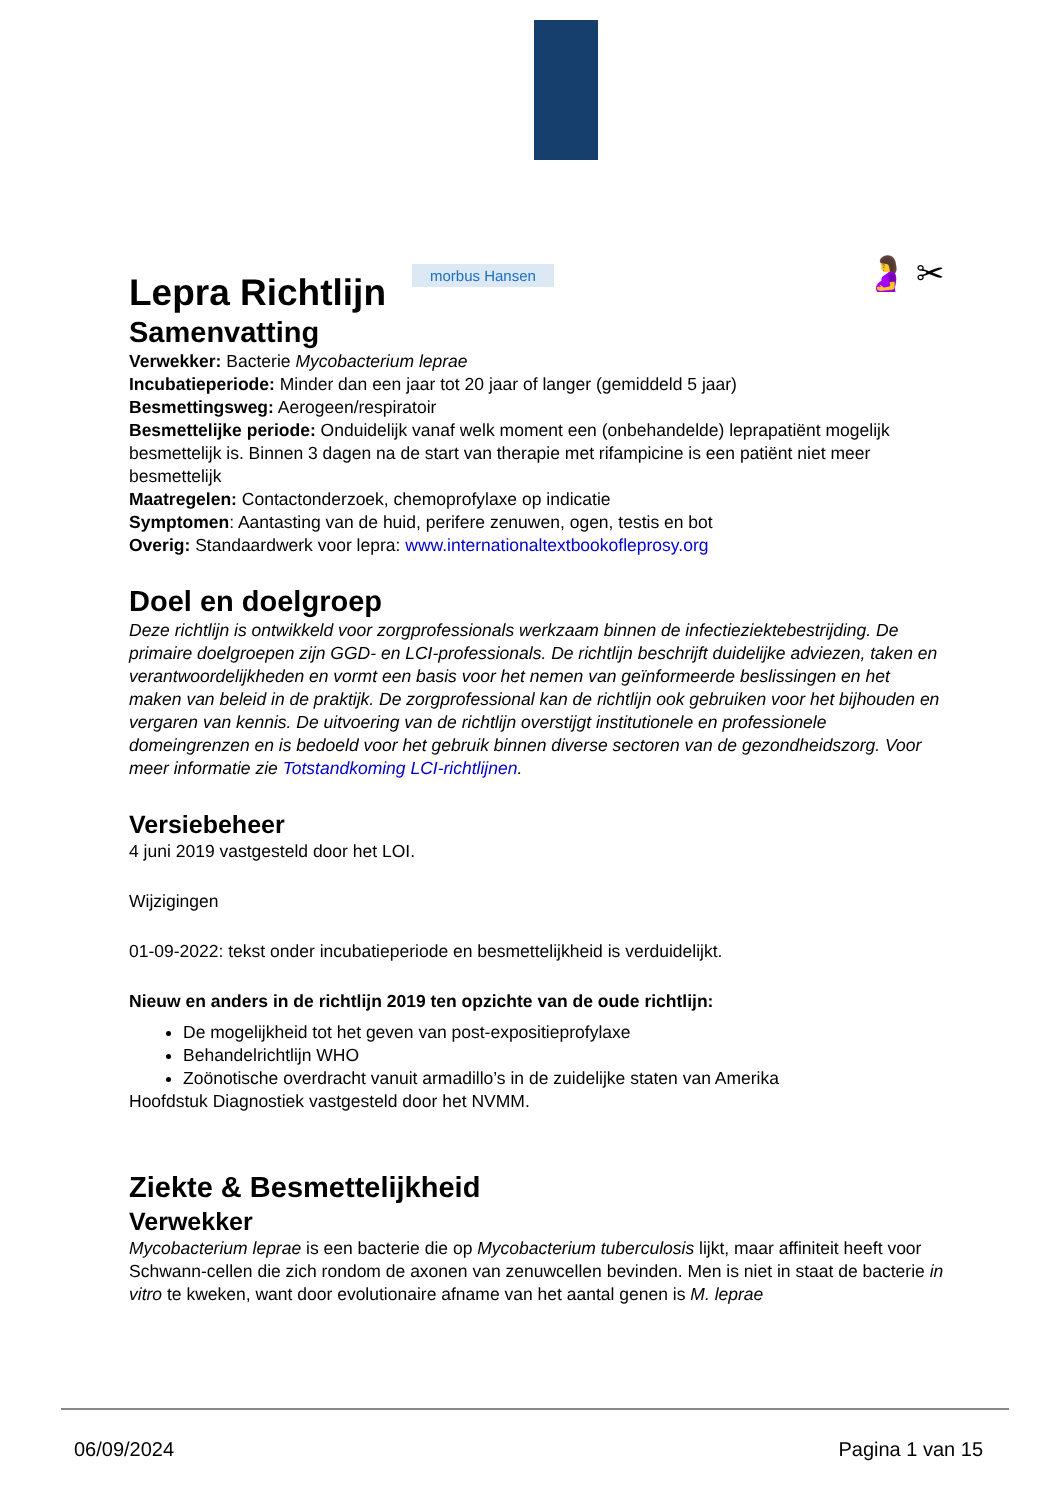morbus Hansen 🤰 ✂
Lepra Richtlijn
Samenvatting
Verwekker: Bacterie Mycobacterium leprae
Incubatieperiode: Minder dan een jaar tot 20 jaar of langer (gemiddeld 5 jaar)
Besmettingsweg: Aerogeen/respiratoir
Besmettelijke periode: Onduidelijk vanaf welk moment een (onbehandelde) leprapatiënt mogelijk besmettelijk is. Binnen 3 dagen na de start van therapie met rifampicine is een patiënt niet meer besmettelijk
Maatregelen: Contactonderzoek, chemoprofylaxe op indicatie
Symptomen: Aantasting van de huid, perifere zenuwen, ogen, testis en bot
Overig: Standaardwerk voor lepra: www.internationaltextbookofleprosy.org
Doel en doelgroep
Deze richtlijn is ontwikkeld voor zorgprofessionals werkzaam binnen de infectieziektebestrijding. De primaire doelgroepen zijn GGD- en LCI-professionals. De richtlijn beschrijft duidelijke adviezen, taken en verantwoordelijkheden en vormt een basis voor het nemen van geïnformeerde beslissingen en het maken van beleid in de praktijk. De zorgprofessional kan de richtlijn ook gebruiken voor het bijhouden en vergaren van kennis. De uitvoering van de richtlijn overstijgt institutionele en professionele domeingrenzen en is bedoeld voor het gebruik binnen diverse sectoren van de gezondheidszorg. Voor meer informatie zie Totstandkoming LCI-richtlijnen.
Versiebeheer
4 juni 2019 vastgesteld door het LOI.
Wijzigingen
01-09-2022: tekst onder incubatieperiode en besmettelijkheid is verduidelijkt.
Nieuw en anders in de richtlijn 2019 ten opzichte van de oude richtlijn:
De mogelijkheid tot het geven van post-expositieprofylaxe
Behandelrichtlijn WHO
Zoönotische overdracht vanuit armadillo’s in de zuidelijke staten van Amerika
Hoofdstuk Diagnostiek vastgesteld door het NVMM.
Ziekte & Besmettelijkheid
Verwekker
Mycobacterium leprae is een bacterie die op Mycobacterium tuberculosis lijkt, maar affiniteit heeft voor Schwann-cellen die zich rondom de axonen van zenuwcellen bevinden. Men is niet in staat de bacterie in vitro te kweken, want door evolutionaire afname van het aantal genen is M. leprae
06/09/2024 Pagina 1 van 15